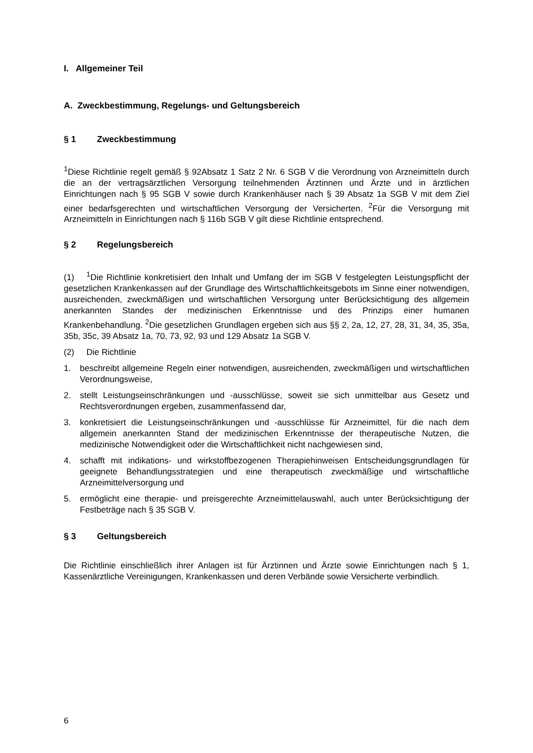I. Allgemeiner Teil
A. Zweckbestimmung, Regelungs- und Geltungsbereich
§ 1 Zweckbestimmung
<sup>1</sup> Diese Richtlinie regelt gemäß § 92Absatz 1 Satz 2 Nr. 6 SGB V die Verordnung von Arzneimitteln durch die an der vertragsärztlichen Versorgung teilnehmenden Ärztinnen und Ärzte und in ärztlichen Einrichtungen nach § 95 SGB V sowie durch Krankenhäuser nach § 39 Absatz 1a SGB V mit dem Ziel einer bedarfsgerechten und wirtschaftlichen Versorgung der Versicherten. <sup>2</sup>Für die Versorgung mit Arzneimitteln in Einrichtungen nach § 116b SGB V gilt diese Richtlinie entsprechend.
§ 2 Regelungsbereich
(1)<sup>1</sup>Die Richtlinie konkretisiert den Inhalt und Umfang der im SGB V festgelegten Leistungspflicht der gesetzlichen Krankenkassen auf der Grundlage des Wirtschaftlichkeitsgebots im Sinne einer notwendigen, ausreichenden, zweckmäßigen und wirtschaftlichen Versorgung unter Berücksichtigung des allgemein anerkannten Standes der medizinischen Erkenntnisse und des Prinzips einer humanen Krankenbehandlung. <sup>2</sup>Die gesetzlichen Grundlagen ergeben sich aus §§ 2, 2a, 12, 27, 28, 31, 34, 35, 35a, 35b, 35c, 39 Absatz 1a, 70, 73, 92, 93 und 129 Absatz 1a SGB V.
(2) Die Richtlinie
1. beschreibt allgemeine Regeln einer notwendigen, ausreichenden, zweckmäßigen und wirtschaftlichen Verordnungsweise,
2. stellt Leistungseinschränkungen und -ausschlüsse, soweit sie sich unmittelbar aus Gesetz und Rechtsverordnungen ergeben, zusammenfassend dar,
3. konkretisiert die Leistungseinschränkungen und -ausschlüsse für Arzneimittel, für die nach dem allgemein anerkannten Stand der medizinischen Erkenntnisse der therapeutische Nutzen, die medizinische Notwendigkeit oder die Wirtschaftlichkeit nicht nachgewiesen sind,
4. schafft mit indikations- und wirkstoffbezogenen Therapiehinweisen Entscheidungsgrundlagen für geeignete Behandlungsstrategien und eine therapeutisch zweckmäßige und wirtschaftliche Arzneimittelversorgung und
5. ermöglicht eine therapie- und preisgerechte Arzneimittelauswahl, auch unter Berücksichtigung der Festbeträge nach § 35 SGB V.
§ 3 Geltungsbereich
Die Richtlinie einschließlich ihrer Anlagen ist für Ärztinnen und Ärzte sowie Einrichtungen nach § 1, Kassenärztliche Vereinigungen, Krankenkassen und deren Verbände sowie Versicherte verbindlich.
6